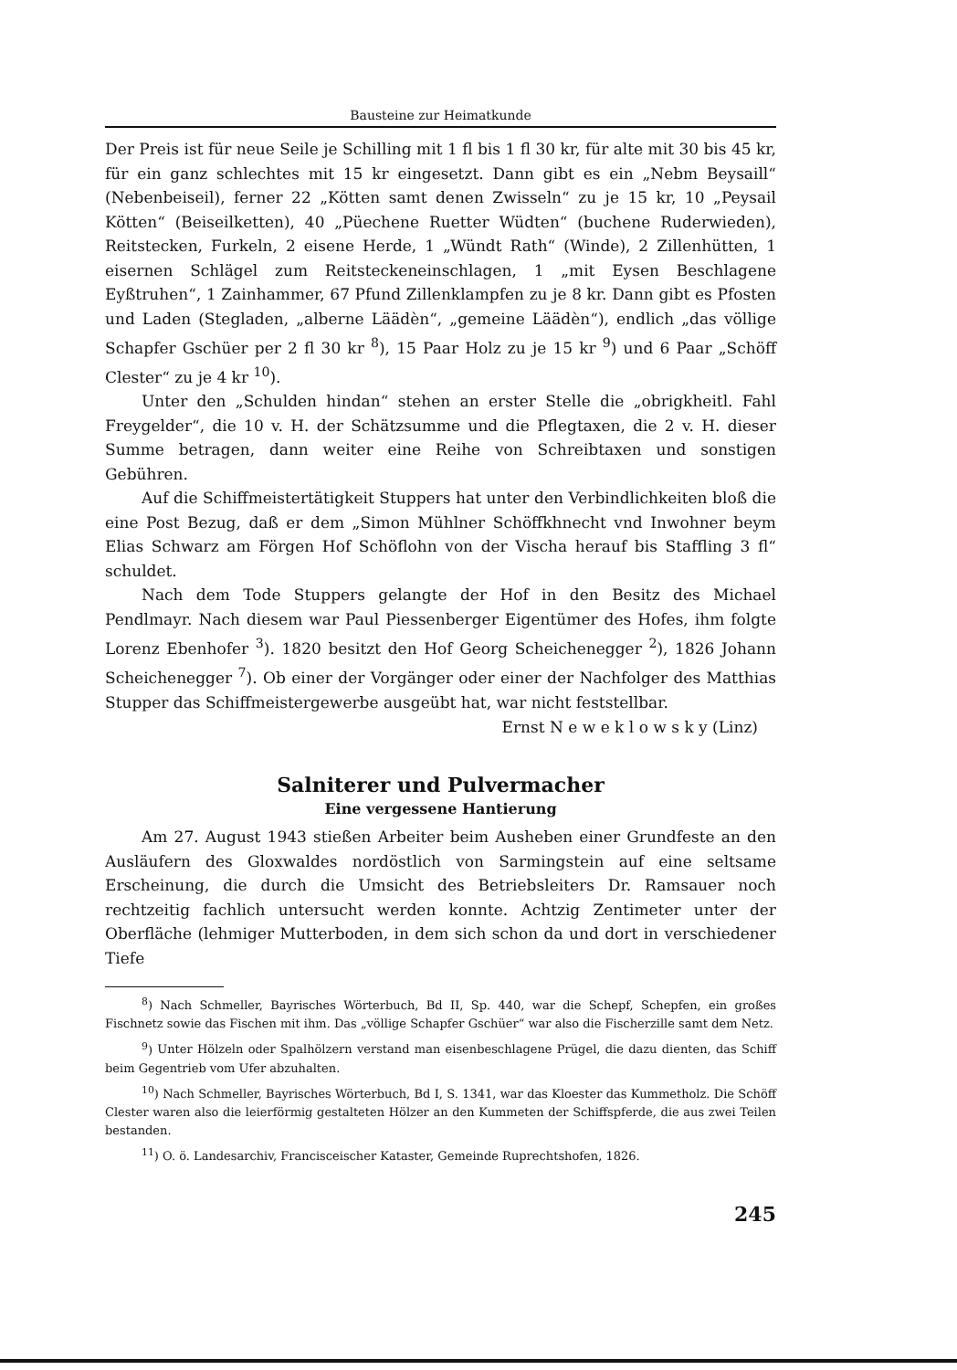Bausteine zur Heimatkunde
Der Preis ist für neue Seile je Schilling mit 1 fl bis 1 fl 30 kr, für alte mit 30 bis 45 kr, für ein ganz schlechtes mit 15 kr eingesetzt. Dann gibt es ein „Nebm Beysaill“ (Nebenbeiseil), ferner 22 „Kötten samt denen Zwisseln“ zu je 15 kr, 10 „Peysail Kötten“ (Beiseilketten), 40 „Püechene Ruetter Wüdten“ (buchene Ruderwieden), Reitstecken, Furkeln, 2 eisene Herde, 1 „Wündt Rath“ (Winde), 2 Zillenhütten, 1 eisernen Schlägel zum Reitsteckeneinschlagen, 1 „mit Eysen Beschlagene Eyßtruhen“, 1 Zainhammer, 67 Pfund Zillenklampfen zu je 8 kr. Dann gibt es Pfosten und Laden (Stegladen, „alberne Läädèn“, „gemeine Läädèn“), endlich „das völlige Schapfer Gschüer per 2 fl 30 kr <sup>8</sup>), 15 Paar Holz zu je 15 kr <sup>9</sup>) und 6 Paar „Schöff Clester“ zu je 4 kr <sup>10</sup>).
Unter den „Schulden hindan“ stehen an erster Stelle die „obrigkheitl. Fahl Freygelder“, die 10 v. H. der Schätzsumme und die Pflegtaxen, die 2 v. H. dieser Summe betragen, dann weiter eine Reihe von Schreibtaxen und sonstigen Gebühren.
Auf die Schiffmeistertätigkeit Stuppers hat unter den Verbindlichkeiten bloß die eine Post Bezug, daß er dem „Simon Mühlner Schöffkhnecht vnd Inwohner beym Elias Schwarz am Förgen Hof Schöflohn von der Vischa herauf bis Staffling 3 fl“ schuldet.
Nach dem Tode Stuppers gelangte der Hof in den Besitz des Michael Pendlmayr. Nach diesem war Paul Piessenberger Eigentümer des Hofes, ihm folgte Lorenz Ebenhofer <sup>3</sup>). 1820 besitzt den Hof Georg Scheichenegger <sup>2</sup>), 1826 Johann Scheichenegger <sup>7</sup>). Ob einer der Vorgänger oder einer der Nachfolger des Matthias Stupper das Schiffmeistergewerbe ausgeübt hat, war nicht feststellbar.
Ernst N e w e k l o w s k y (Linz)
Salniterer und Pulvermacher
Eine vergessene Hantierung
Am 27. August 1943 stießen Arbeiter beim Ausheben einer Grundfeste an den Ausläufern des Gloxwaldes nordöstlich von Sarmingstein auf eine seltsame Erscheinung, die durch die Umsicht des Betriebsleiters Dr. Ramsauer noch rechtzeitig fachlich untersucht werden konnte. Achtzig Zentimeter unter der Oberfläche (lehmiger Mutterboden, in dem sich schon da und dort in verschiedener Tiefe
<sup>8</sup>) Nach Schmeller, Bayrisches Wörterbuch, Bd II, Sp. 440, war die Schepf, Schepfen, ein großes Fischnetz sowie das Fischen mit ihm. Das „völlige Schapfer Gschüer“ war also die Fischerzille samt dem Netz.
<sup>9</sup>) Unter Hölzeln oder Spalhölzern verstand man eisenbeschlagene Prügel, die dazu dienten, das Schiff beim Gegentrieb vom Ufer abzuhalten.
<sup>10</sup>) Nach Schmeller, Bayrisches Wörterbuch, Bd I, S. 1341, war das Kloester das Kummetholz. Die Schöff Clester waren also die leierförmig gestalteten Hölzer an den Kummeten der Schiffspferde, die aus zwei Teilen bestanden.
<sup>11</sup>) O. ö. Landesarchiv, Franciscei­scher Kataster, Gemeinde Ruprechtshofen, 1826.
245